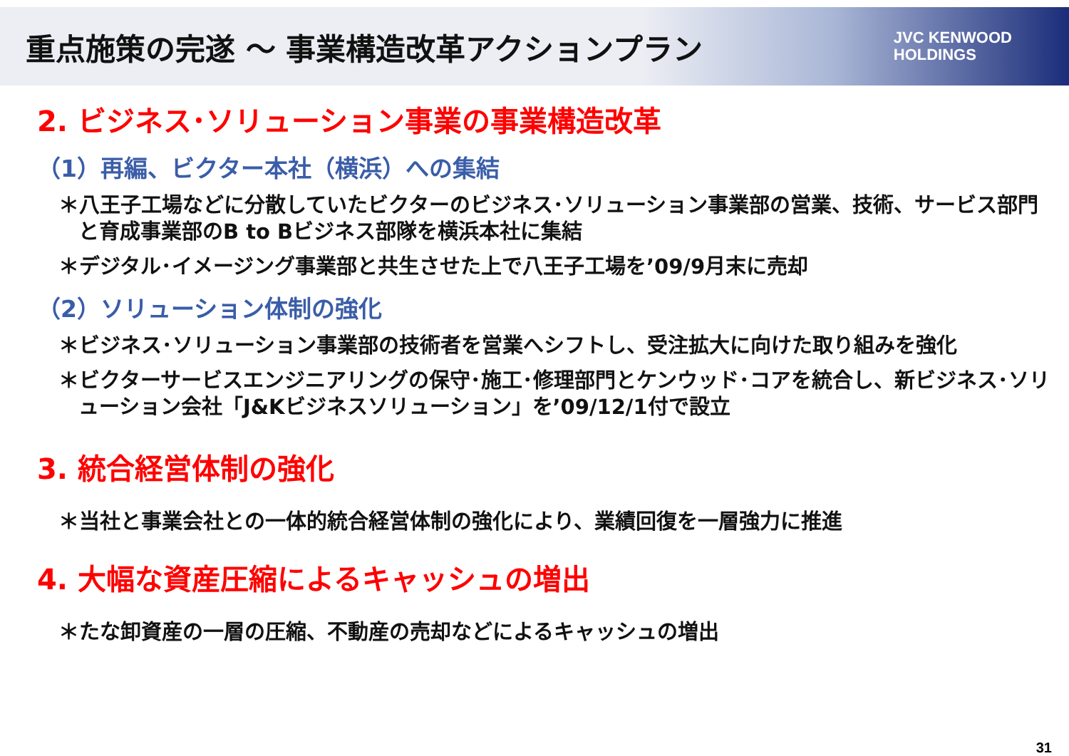重点施策の完遂 ～ 事業構造改革アクションプラン
JVC KENWOOD
HOLDINGS
2. ビジネス･ソリューション事業の事業構造改革
（1）再編、ビクター本社（横浜）への集結
＊八王子工場などに分散していたビクターのビジネス･ソリューション事業部の営業、技術、サービス部門と育成事業部のB to Bビジネス部隊を横浜本社に集結
＊デジタル･イメージング事業部と共生させた上で八王子工場を’09/9月末に売却
（2）ソリューション体制の強化
＊ビジネス･ソリューション事業部の技術者を営業へシフトし、受注拡大に向けた取り組みを強化
＊ビクターサービスエンジニアリングの保守･施工･修理部門とケンウッド･コアを統合し、新ビジネス･ソリューション会社「J&Kビジネスソリューション」を’09/12/1付で設立
3. 統合経営体制の強化
＊当社と事業会社との一体的統合経営体制の強化により、業績回復を一層強力に推進
4. 大幅な資産圧縮によるキャッシュの増出
＊たな卸資産の一層の圧縮、不動産の売却などによるキャッシュの増出
31